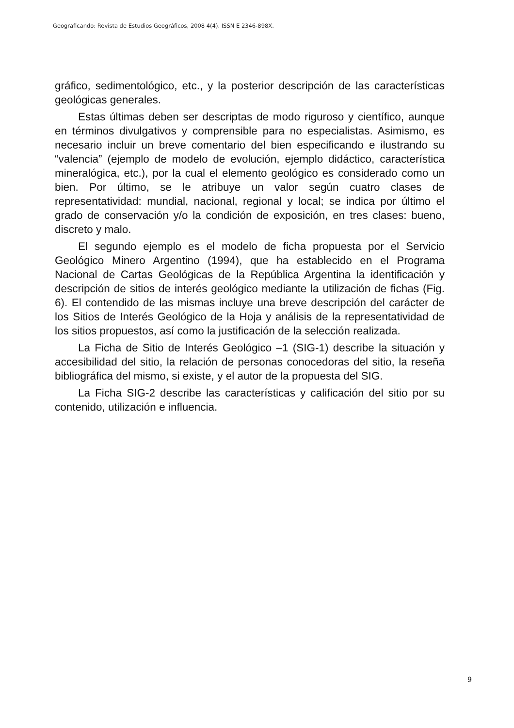Geograficando: Revista de Estudios Geográficos, 2008 4(4). ISSN E 2346-898X.
gráfico, sedimentológico, etc., y la posterior descripción de las características geológicas generales.
Estas últimas deben ser descriptas de modo riguroso y científico, aunque en términos divulgativos y comprensible para no especialistas. Asimismo, es necesario incluir un breve comentario del bien especificando e ilustrando su “valencia” (ejemplo de modelo de evolución, ejemplo didáctico, característica mineralógica, etc.), por la cual el elemento geológico es considerado como un bien. Por último, se le atribuye un valor según cuatro clases de representatividad: mundial, nacional, regional y local; se indica por último el grado de conservación y/o la condición de exposición, en tres clases: bueno, discreto y malo.
El segundo ejemplo es el modelo de ficha propuesta por el Servicio Geológico Minero Argentino (1994), que ha establecido en el Programa Nacional de Cartas Geológicas de la República Argentina la identificación y descripción de sitios de interés geológico mediante la utilización de fichas (Fig. 6). El contendido de las mismas incluye una breve descripción del carácter de los Sitios de Interés Geológico de la Hoja y análisis de la representatividad de los sitios propuestos, así como la justificación de la selección realizada.
La Ficha de Sitio de Interés Geológico –1 (SIG-1) describe la situación y accesibilidad del sitio, la relación de personas conocedoras del sitio, la reseña bibliográfica del mismo, si existe, y el autor de la propuesta del SIG.
La Ficha SIG-2 describe las características y calificación del sitio por su contenido, utilización e influencia.
9